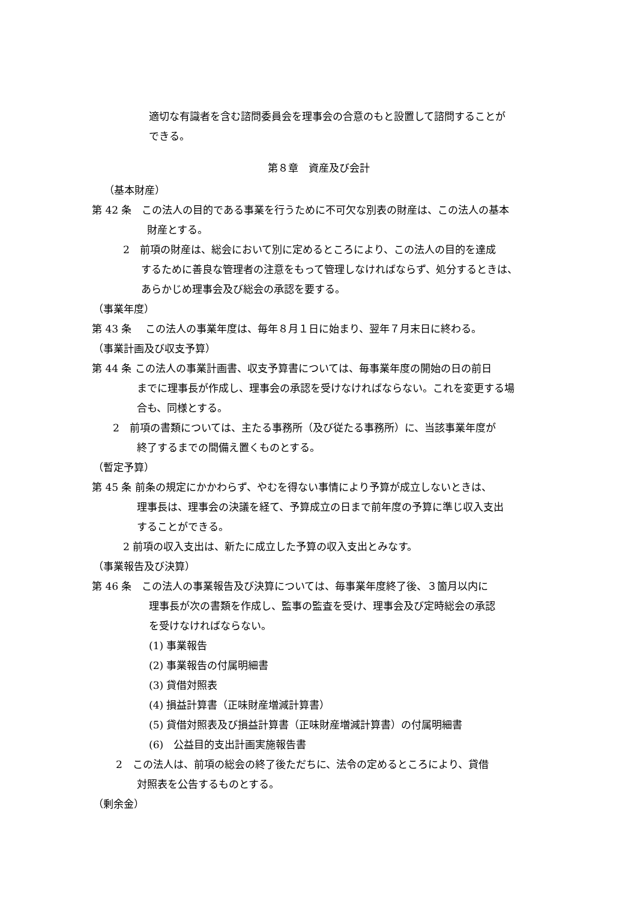適切な有識者を含む諮問委員会を理事会の合意のもと設置して諮問することが
できる。
第８章　資産及び会計
（基本財産）
第 42 条　この法人の目的である事業を行うために不可欠な別表の財産は、この法人の基本
財産とする。
2　前項の財産は、総会において別に定めるところにより、この法人の目的を達成
するために善良な管理者の注意をもって管理しなければならず、処分するときは、
あらかじめ理事会及び総会の承認を要する。
（事業年度）
第 43 条　 この法人の事業年度は、毎年８月１日に始まり、翌年７月末日に終わる。
（事業計画及び収支予算）
第 44 条 この法人の事業計画書、収支予算書については、毎事業年度の開始の日の前日
までに理事長が作成し、理事会の承認を受けなければならない。これを変更する場
合も、同様とする。
2　前項の書類については、主たる事務所（及び従たる事務所）に、当該事業年度が
終了するまでの間備え置くものとする。
（暫定予算）
第 45 条 前条の規定にかかわらず、やむを得ない事情により予算が成立しないときは、
理事長は、理事会の決議を経て、予算成立の日まで前年度の予算に準じ収入支出
することができる。
2 前項の収入支出は、新たに成立した予算の収入支出とみなす。
（事業報告及び決算）
第 46 条　この法人の事業報告及び決算については、毎事業年度終了後、３箇月以内に
理事長が次の書類を作成し、監事の監査を受け、理事会及び定時総会の承認
を受けなければならない。
(1) 事業報告
(2) 事業報告の付属明細書
(3) 貸借対照表
(4) 損益計算書（正味財産増減計算書）
(5) 貸借対照表及び損益計算書（正味財産増減計算書）の付属明細書
(6)　公益目的支出計画実施報告書
2　この法人は、前項の総会の終了後ただちに、法令の定めるところにより、貸借
対照表を公告するものとする。
（剰余金）